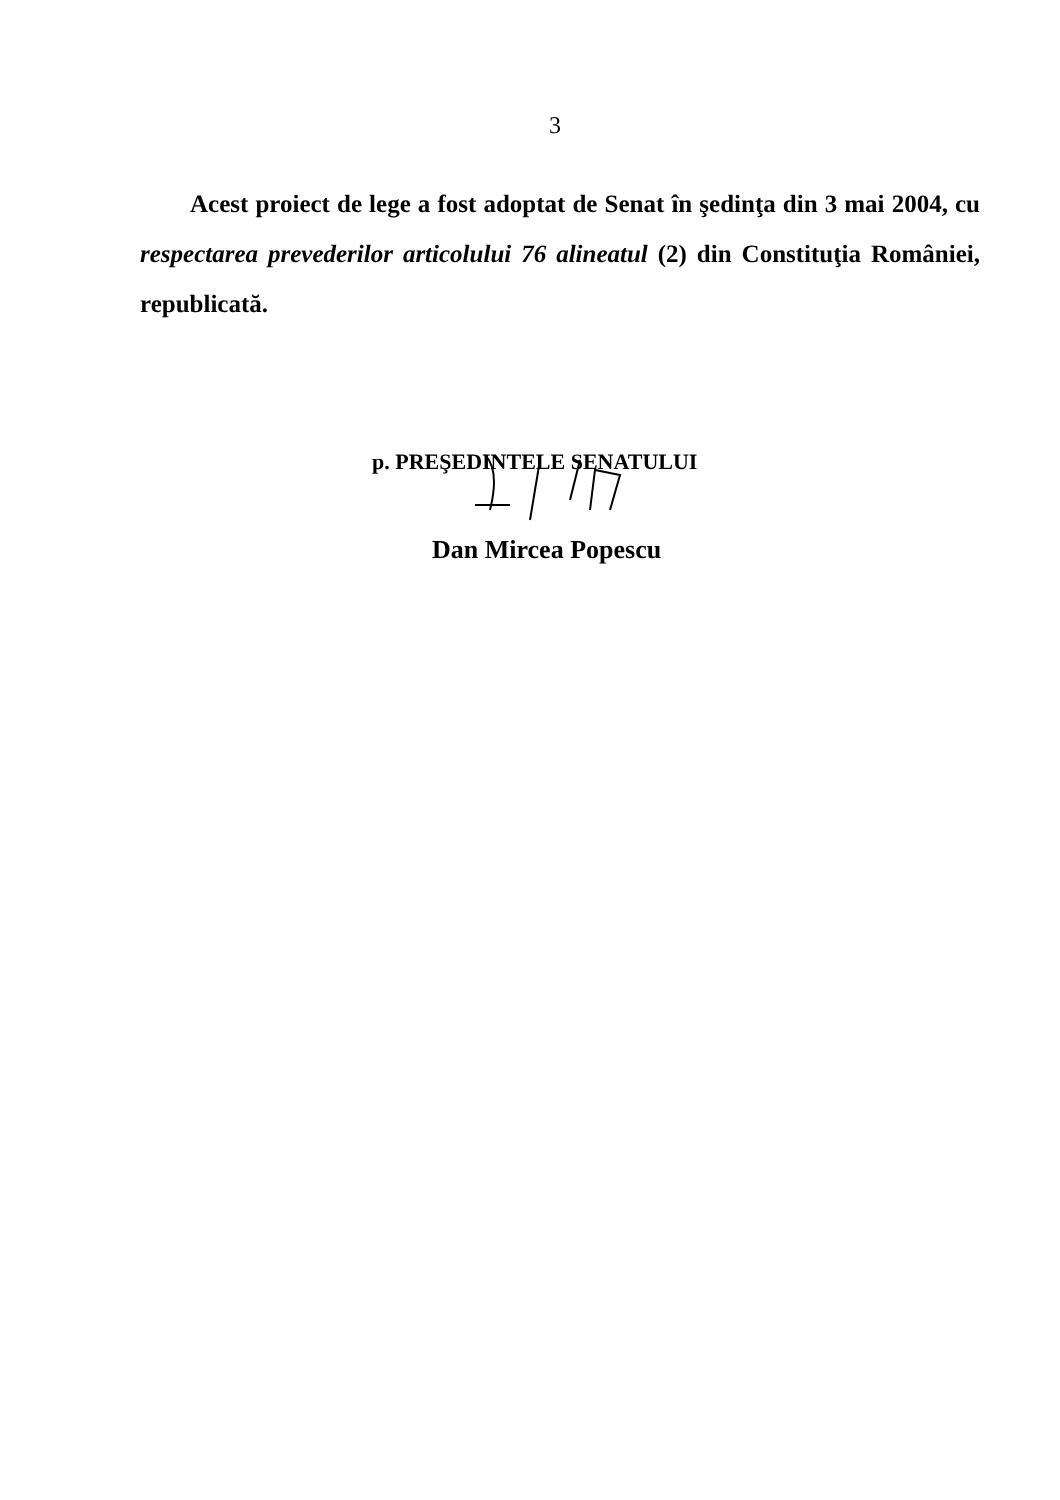3
Acest proiect de lege a fost adoptat de Senat în şedinţa din 3 mai 2004, cu respectarea prevederilor articolului 76 alineatul (2) din Constituţia României, republicată.
p. PREŞEDINTELE SENATULUI
Dan Mircea Popescu